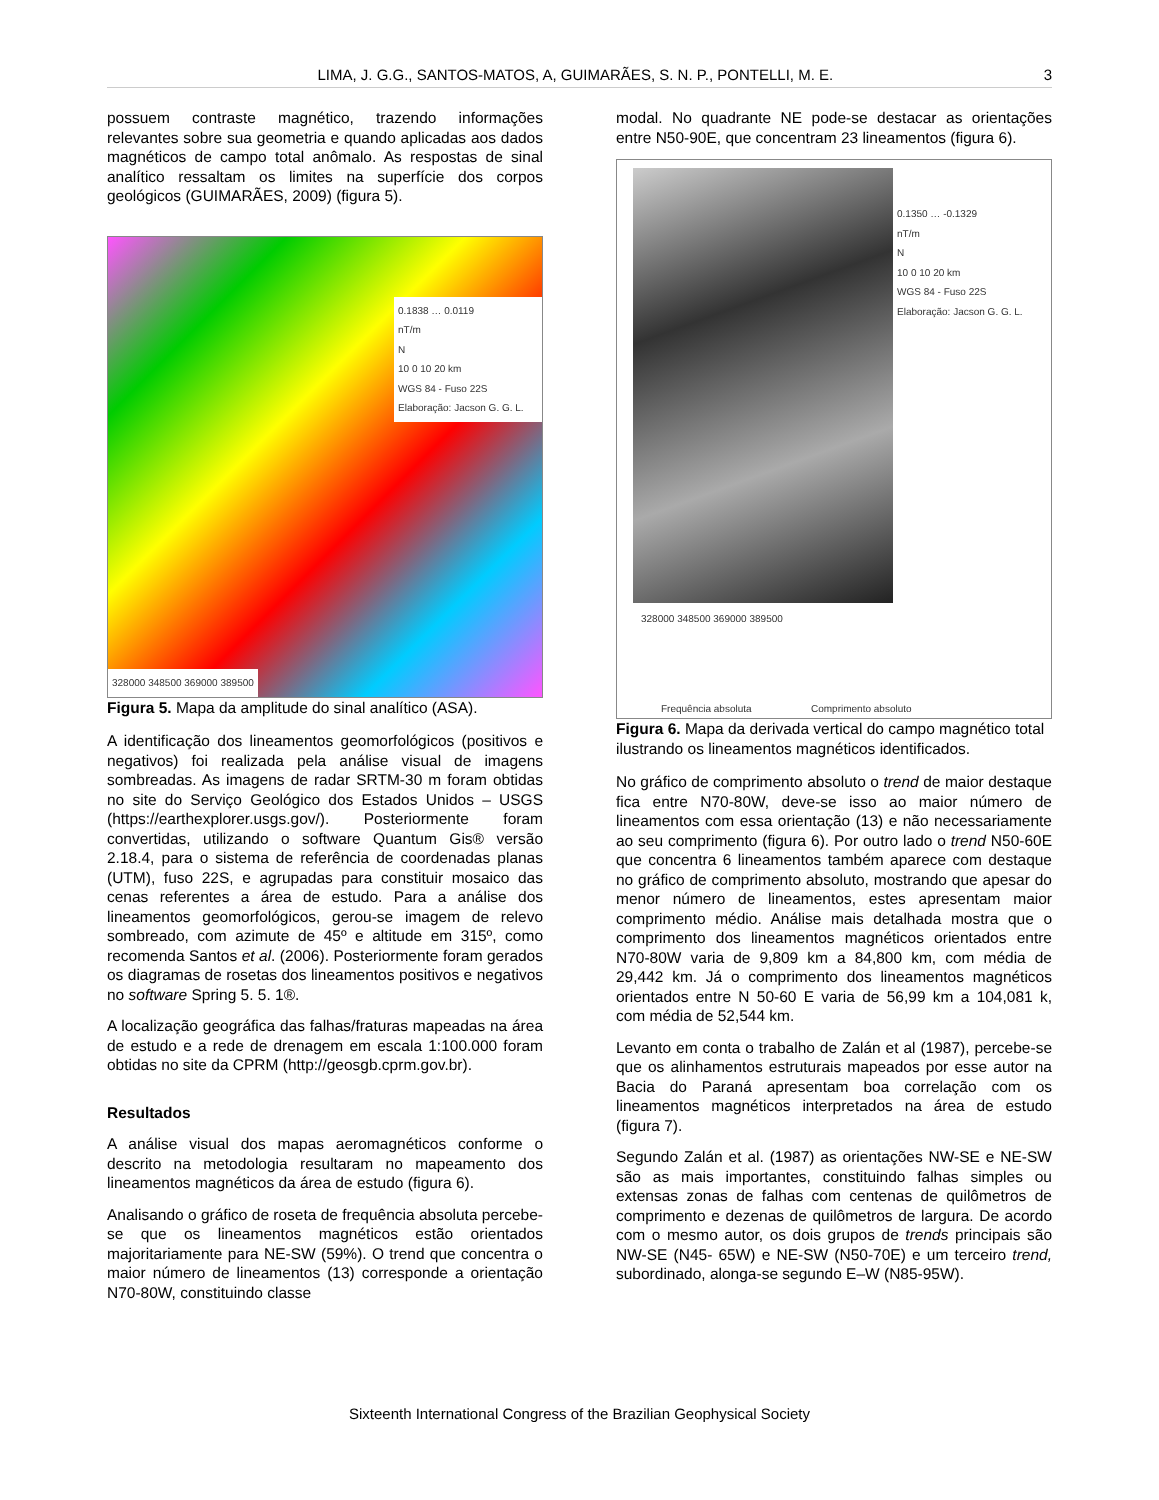LIMA, J. G.G., SANTOS-MATOS, A, GUIMARÃES, S. N. P., PONTELLI, M. E. 3
possuem contraste magnético, trazendo informações relevantes sobre sua geometria e quando aplicadas aos dados magnéticos de campo total anômalo. As respostas de sinal analítico ressaltam os limites na superfície dos corpos geológicos (GUIMARÃES, 2009) (figura 5).
0.1838 … 0.0119
nT/m
N
10 0 10 20 km
WGS 84 - Fuso 22S
Elaboração: Jacson G. G. L.
328000 348500 369000 389500
Figura 5. Mapa da amplitude do sinal analítico (ASA).
A identificação dos lineamentos geomorfológicos (positivos e negativos) foi realizada pela análise visual de imagens sombreadas. As imagens de radar SRTM-30 m foram obtidas no site do Serviço Geológico dos Estados Unidos – USGS (https://earthexplorer.usgs.gov/). Posteriormente foram convertidas, utilizando o software Quantum Gis® versão 2.18.4, para o sistema de referência de coordenadas planas (UTM), fuso 22S, e agrupadas para constituir mosaico das cenas referentes a área de estudo. Para a análise dos lineamentos geomorfológicos, gerou-se imagem de relevo sombreado, com azimute de 45º e altitude em 315º, como recomenda Santos et al. (2006). Posteriormente foram gerados os diagramas de rosetas dos lineamentos positivos e negativos no software Spring 5. 5. 1®.
A localização geográfica das falhas/fraturas mapeadas na área de estudo e a rede de drenagem em escala 1:100.000 foram obtidas no site da CPRM (http://geosgb.cprm.gov.br).
Resultados
A análise visual dos mapas aeromagnéticos conforme o descrito na metodologia resultaram no mapeamento dos lineamentos magnéticos da área de estudo (figura 6).
Analisando o gráfico de roseta de frequência absoluta percebe-se que os lineamentos magnéticos estão orientados majoritariamente para NE-SW (59%). O trend que concentra o maior número de lineamentos (13) corresponde a orientação N70-80W, constituindo classe
modal. No quadrante NE pode-se destacar as orientações entre N50-90E, que concentram 23 lineamentos (figura 6).
0.1350 … -0.1329
nT/m
N
10 0 10 20 km
WGS 84 - Fuso 22S
Elaboração: Jacson G. G. L.
328000 348500 369000 389500
Frequência absoluta Comprimento absoluto
Figura 6. Mapa da derivada vertical do campo magnético total ilustrando os lineamentos magnéticos identificados.
No gráfico de comprimento absoluto o trend de maior destaque fica entre N70-80W, deve-se isso ao maior número de lineamentos com essa orientação (13) e não necessariamente ao seu comprimento (figura 6). Por outro lado o trend N50-60E que concentra 6 lineamentos também aparece com destaque no gráfico de comprimento absoluto, mostrando que apesar do menor número de lineamentos, estes apresentam maior comprimento médio. Análise mais detalhada mostra que o comprimento dos lineamentos magnéticos orientados entre N70-80W varia de 9,809 km a 84,800 km, com média de 29,442 km. Já o comprimento dos lineamentos magnéticos orientados entre N 50-60 E varia de 56,99 km a 104,081 k, com média de 52,544 km.
Levanto em conta o trabalho de Zalán et al (1987), percebe-se que os alinhamentos estruturais mapeados por esse autor na Bacia do Paraná apresentam boa correlação com os lineamentos magnéticos interpretados na área de estudo (figura 7).
Segundo Zalán et al. (1987) as orientações NW-SE e NE-SW são as mais importantes, constituindo falhas simples ou extensas zonas de falhas com centenas de quilômetros de comprimento e dezenas de quilômetros de largura. De acordo com o mesmo autor, os dois grupos de trends principais são NW-SE (N45- 65W) e NE-SW (N50-70E) e um terceiro trend, subordinado, alonga-se segundo E–W (N85-95W).
Sixteenth International Congress of the Brazilian Geophysical Society